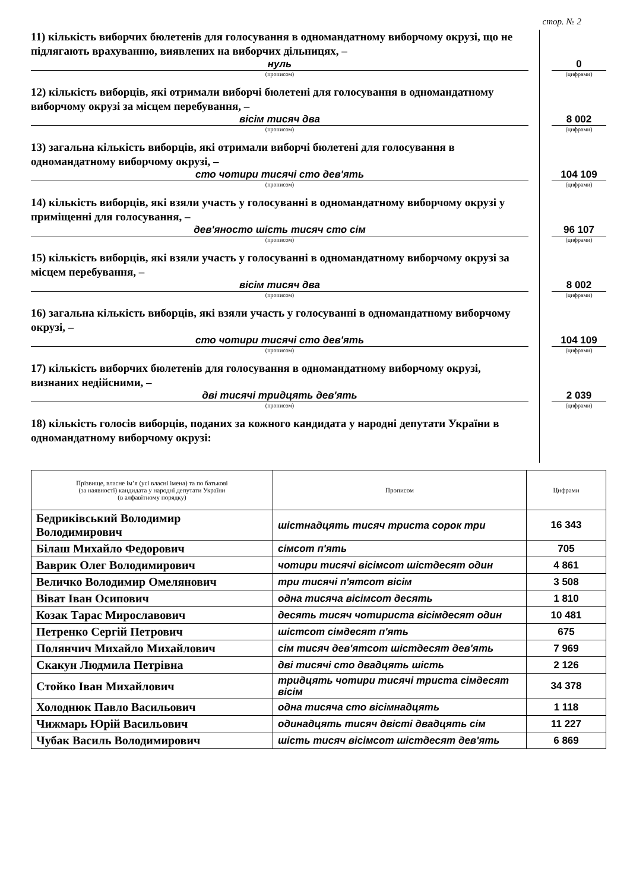стор. № 2
11) кількість виборчих бюлетенів для голосування в одномандатному виборчому окрузі, що не підлягають врахуванню, виявлених на виборчих дільницях, –
нуль
(прописом)
0
(цифрами)
12) кількість виборців, які отримали виборчі бюлетені для голосування в одномандатному виборчому окрузі за місцем перебування, –
вісім тисяч два
(прописом)
8 002
(цифрами)
13) загальна кількість виборців, які отримали виборчі бюлетені для голосування в одномандатному виборчому окрузі, –
сто чотири тисячі сто дев'ять
(прописом)
104 109
(цифрами)
14) кількість виборців, які взяли участь у голосуванні в одномандатному виборчому окрузі у приміщенні для голосування, –
дев'яносто шість тисяч сто сім
(прописом)
96 107
(цифрами)
15) кількість виборців, які взяли участь у голосуванні в одномандатному виборчому окрузі за місцем перебування, –
вісім тисяч два
(прописом)
8 002
(цифрами)
16) загальна кількість виборців, які взяли участь у голосуванні в одномандатному виборчому окрузі, –
сто чотири тисячі сто дев'ять
(прописом)
104 109
(цифрами)
17) кількість виборчих бюлетенів для голосування в одномандатному виборчому окрузі, визнаних недійсними, –
дві тисячі тридцять дев'ять
(прописом)
2 039
(цифрами)
18) кількість голосів виборців, поданих за кожного кандидата у народні депутати України в одномандатному виборчому окрузі:
| Прізвище, власне ім’я (усі власні імена) та по батькові (за наявності) кандидата у народні депутати України (в алфавітному порядку) | Прописом | Цифрами |
| --- | --- | --- |
| Бедриківський Володимир Володимирович | шістнадцять тисяч триста сорок три | 16 343 |
| Білаш Михайло Федорович | сімсот п'ять | 705 |
| Ваврик Олег Володимирович | чотири тисячі вісімсот шістдесят один | 4 861 |
| Величко Володимир Омелянович | три тисячі п'ятсот вісім | 3 508 |
| Віват Іван Осипович | одна тисяча вісімсот десять | 1 810 |
| Козак Тарас Мирославович | десять тисяч чотириста вісімдесят один | 10 481 |
| Петренко Сергій Петрович | шістсот сімдесят п'ять | 675 |
| Полянчич Михайло Михайлович | сім тисяч дев'ятсот шістдесят дев'ять | 7 969 |
| Скакун Людмила Петрівна | дві тисячі сто двадцять шість | 2 126 |
| Стойко Іван Михайлович | тридцять чотири тисячі триста сімдесят вісім | 34 378 |
| Холоднюк Павло Васильович | одна тисяча сто вісімнадцять | 1 118 |
| Чижмарь Юрій Васильович | одинадцять тисяч двісті двадцять сім | 11 227 |
| Чубак Василь Володимирович | шість тисяч вісімсот шістдесят дев'ять | 6 869 |